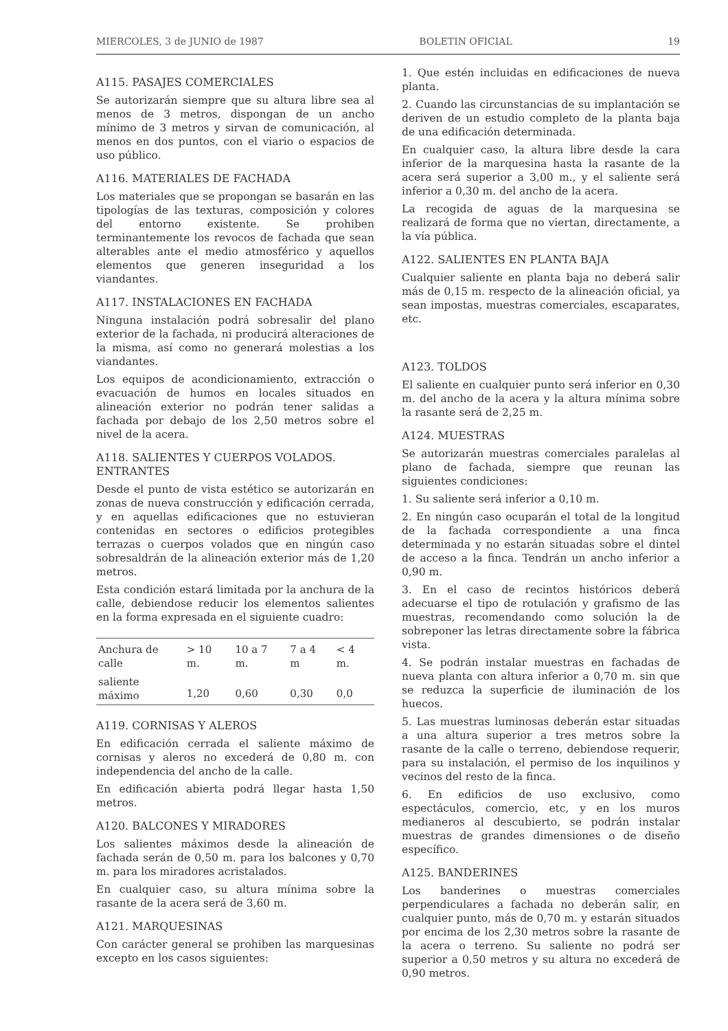MIERCOLES, 3 de JUNIO de 1987 BOLETIN OFICIAL 19
A115. PASAJES COMERCIALES
Se autorizarán siempre que su altura libre sea al menos de 3 metros, dispongan de un ancho mínimo de 3 metros y sirvan de comunicación, al menos en dos puntos, con el viario o espacios de uso público.
A116. MATERIALES DE FACHADA
Los materiales que se propongan se basarán en las tipologías de las texturas, composición y colores del entorno existente. Se prohiben terminantemente los revocos de fachada que sean alterables ante el medio atmosférico y aquellos elementos que generen inseguridad a los viandantes.
A117. INSTALACIONES EN FACHADA
Ninguna instalación podrá sobresalir del plano exterior de la fachada, ni producirá alteraciones de la misma, así como no generará molestias a los viandantes.
Los equipos de acondicionamiento, extracción o evacuación de humos en locales situados en alineación exterior no podrán tener salidas a fachada por debajo de los 2,50 metros sobre el nivel de la acera.
A118. SALIENTES Y CUERPOS VOLADOS. ENTRANTES
Desde el punto de vista estético se autorizarán en zonas de nueva construcción y edificación cerrada, y en aquellas edificaciones que no estuvieran contenidas en sectores o edificios protegibles terrazas o cuerpos volados que en ningún caso sobresaldrán de la alineación exterior más de 1,20 metros.
Esta condición estará limitada por la anchura de la calle, debiendose reducir los elementos salientes en la forma expresada en el siguiente cuadro:
| Anchura de calle | > 10 m. | 10 a 7 m. | 7 a 4 m | < 4 m. |
| saliente máximo | 1,20 | 0,60 | 0,30 | 0,0 |
A119. CORNISAS Y ALEROS
En edificación cerrada el saliente máximo de cornisas y aleros no excederá de 0,80 m. con independencia del ancho de la calle.
En edificación abierta podrá llegar hasta 1,50 metros.
A120. BALCONES Y MIRADORES
Los salientes máximos desde la alineación de fachada serán de 0,50 m. para los balcones y 0,70 m. para los miradores acristalados.
En cualquier caso, su altura mínima sobre la rasante de la acera será de 3,60 m.
A121. MARQUESINAS
Con carácter general se prohiben las marquesinas excepto en los casos siguientes:
1. Que estén incluidas en edificaciones de nueva planta.
2. Cuando las circunstancias de su implantación se deriven de un estudio completo de la planta baja de una edificación determinada.
En cualquier caso, la altura libre desde la cara inferior de la marquesina hasta la rasante de la acera será superior a 3,00 m., y el saliente será inferior a 0,30 m. del ancho de la acera.
La recogida de aguas de la marquesina se realizará de forma que no viertan, directamente, a la vía pública.
A122. SALIENTES EN PLANTA BAJA
Cualquier saliente en planta baja no deberá salir más de 0,15 m. respecto de la alineación oficial, ya sean impostas, muestras comerciales, escaparates, etc.
A123. TOLDOS
El saliente en cualquier punto será inferior en 0,30 m. del ancho de la acera y la altura mínima sobre la rasante será de 2,25 m.
A124. MUESTRAS
Se autorizarán muestras comerciales paralelas al plano de fachada, siempre que reunan las siguientes condiciones:
1. Su saliente será inferior a 0,10 m.
2. En ningún caso ocuparán el total de la longitud de la fachada correspondiente a una finca determinada y no estarán situadas sobre el dintel de acceso a la finca. Tendrán un ancho inferior a 0,90 m.
3. En el caso de recintos históricos deberá adecuarse el tipo de rotulación y grafismo de las muestras, recomendando como solución la de sobreponer las letras directamente sobre la fábrica vista.
4. Se podrán instalar muestras en fachadas de nueva planta con altura inferior a 0,70 m. sin que se reduzca la superficie de iluminación de los huecos.
5. Las muestras luminosas deberán estar situadas a una altura superior a tres metros sobre la rasante de la calle o terreno, debiendose requerir, para su instalación, el permiso de los inquilinos y vecinos del resto de la finca.
6. En edificios de uso exclusivo, como espectáculos, comercio, etc, y en los muros medianeros al descubierto, se podrán instalar muestras de grandes dimensiones o de diseño específico.
A125. BANDERINES
Los banderines o muestras comerciales perpendiculares a fachada no deberán salir, en cualquier punto, más de 0,70 m. y estarán situados por encima de los 2,30 metros sobre la rasante de la acera o terreno. Su saliente no podrá ser superior a 0,50 metros y su altura no excederá de 0,90 metros.